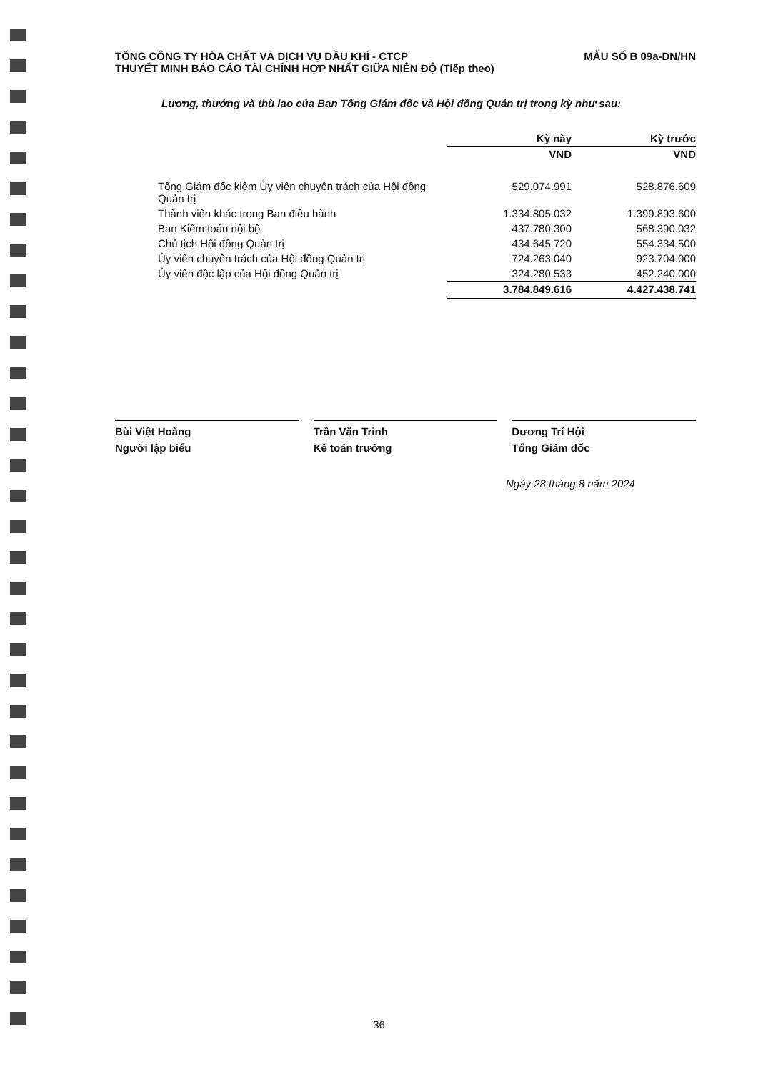TỔNG CÔNG TY HÓA CHẤT VÀ DỊCH VỤ DẦU KHÍ - CTCP
THUYẾT MINH BÁO CÁO TÀI CHÍNH HỢP NHẤT GIỮA NIÊN ĐỘ (Tiếp theo)
MẪU SỐ B 09a-DN/HN
Lương, thưởng và thù lao của Ban Tổng Giám đốc và Hội đồng Quản trị trong kỳ như sau:
| | Kỳ này | Kỳ trước |
| | VND | VND |
| Tổng Giám đốc kiêm Ủy viên chuyên trách của Hội đồng Quản trị | 529.074.991 | 528.876.609 |
| Thành viên khác trong Ban điều hành | 1.334.805.032 | 1.399.893.600 |
| Ban Kiểm toán nội bộ | 437.780.300 | 568.390.032 |
| Chủ tịch Hội đồng Quản trị | 434.645.720 | 554.334.500 |
| Ủy viên chuyên trách của Hội đồng Quản trị | 724.263.040 | 923.704.000 |
| Ủy viên độc lập của Hội đồng Quản trị | 324.280.533 | 452.240.000 |
| | 3.784.849.616 | 4.427.438.741 |
Bùi Việt Hoàng
Người lập biểu
Trần Văn Trinh
Kế toán trưởng
Dương Trí Hội
Tổng Giám đốc
Ngày 28 tháng 8 năm 2024
36